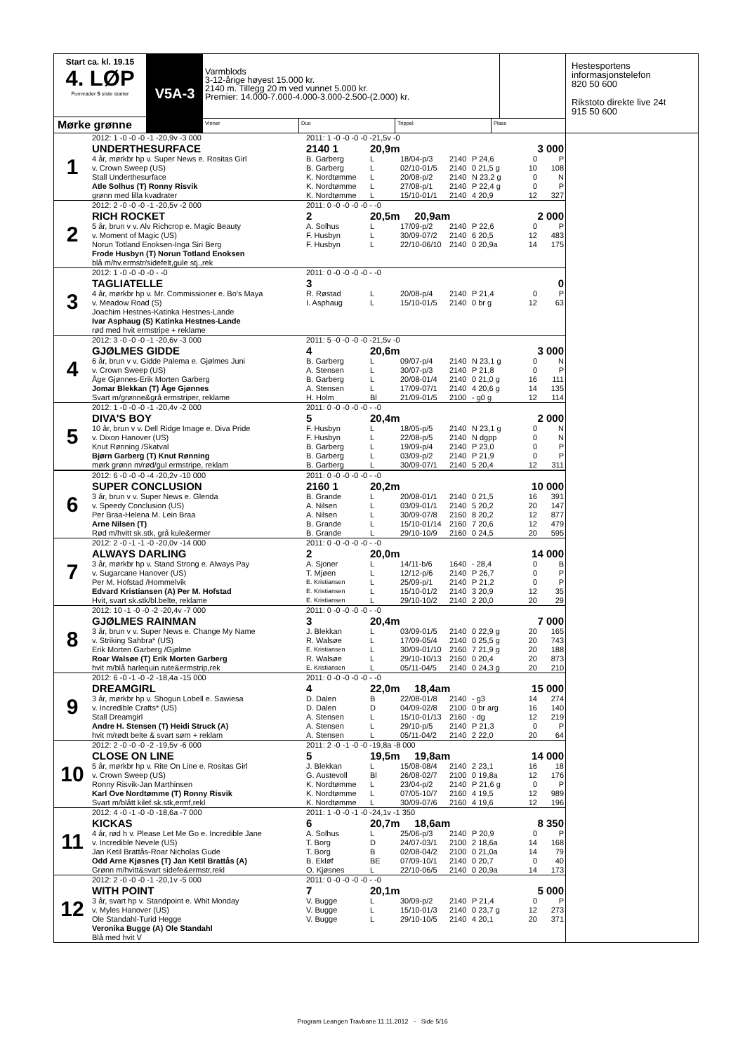Start ca. kl. 19.15
4. LØP
Formrader 5 siste starter
Mørke grønne
V5A-3
Varmblods
3-12-årige høyest 15.000 kr.
2140 m. Tillegg 20 m ved vunnet 5.000 kr.
Premier: 14.000-7.000-4.000-3.000-2.500-(2.000) kr.
Vinner Duo Trippel Plass
| 1 | 2012: 1 -0 -0 -0 -1 -20,9v -3 000 | 2011: 1 -0 -0 -0 -0 -21,5v -0 | | | | | | |
| | UNDERTHESURFACE | 2140 1 | 20,9m | | | | 3 000 | |
| | 4 år, mørkbr hp v. Super News e. Rositas Girl | B. Garberg | L | 18/04-p/3 | 2140 | P 24,6 | 0 | P |
| | v. Crown Sweep (US) | B. Garberg | L | 02/10-01/5 | 2140 | 0 21,5 g | 10 | 108 |
| | Stall Underthesurface | K. Nordtømme | L | 20/08-p/2 | 2140 | N 23,2 g | 0 | N |
| | Atle Solhus (T) Ronny Risvik | K. Nordtømme | L | 27/08-p/1 | 2140 | P 22,4 g | 0 | P |
| | grønn med lilla kvadrater | K. Nordtømme | L | 15/10-01/1 | 2140 | 4 20,9 | 12 | 327 |
| | 2 | 2012: 2 -0 -0 -0 -1 -20,5v -2 000 | 2011: 0 -0 -0 -0 -0 - -0 | | | | | |
| RICH ROCKET | | 2 | 20,5m 20,9am | | | | 2 000 | |
| 5 år, brun v v. Alv Richcrop e. Magic Beauty | | A. Solhus | L | 17/09-p/2 | 2140 | P 22,6 | 0 | P |
| v. Moment of Magic (US) | | F. Husbyn | L | 30/09-07/2 | 2140 | 6 20,5 | 12 | 483 |
| Norun Totland Enoksen-Inga Siri Berg | | F. Husbyn | L | 22/10-06/10 | 2140 | 0 20,9a | 14 | 175 |
| Frode Husbyn (T) Norun Totland Enoksen | | | | | | | | |
| blå m/hv.ermstr/sidefelt,gule stj.,rek | | | | | | | | |
| 3 | | 2012: 1 -0 -0 -0 -0 - -0 | 2011: 0 -0 -0 -0 -0 - -0 | | | | | |
| | TAGLIATELLE | 3 | | | | | 0 | |
| | 4 år, mørkbr hp v. Mr. Commissioner e. Bo's Maya | R. Røstad | L | 20/08-p/4 | 2140 | P 21,4 | 0 | P |
| | v. Meadow Road (S) | I. Asphaug | L | 15/10-01/5 | 2140 | 0 br g | 12 | 63 |
| | Joachim Hestnes-Katinka Hestnes-Lande | | | | | | | |
| | Ivar Asphaug (S) Katinka Hestnes-Lande | | | | | | | |
| | rød med hvit ermstripe + reklame | | | | | | | |
| | 4 | 2012: 3 -0 -0 -0 -1 -20,6v -3 000 | 2011: 5 -0 -0 -0 -0 -21,5v -0 | | | | | |
| GJØLMES GIDDE | | 4 | 20,6m | | | | 3 000 | |
| 6 år, brun v v. Gidde Palema e. Gjølmes Juni | | B. Garberg | L | 09/07-p/4 | 2140 | N 23,1 g | 0 | N |
| v. Crown Sweep (US) | | A. Stensen | L | 30/07-p/3 | 2140 | P 21,8 | 0 | P |
| Åge Gjønnes-Erik Morten Garberg | | B. Garberg | L | 20/08-01/4 | 2140 | 0 21,0 g | 16 | 111 |
| Jomar Blekkan (T) Åge Gjønnes | | A. Stensen | L | 17/09-07/1 | 2140 | 4 20,6 g | 14 | 135 |
| Svart m/grønne&grå ermstriper, reklame | | H. Holm | Bl | 21/09-01/5 | 2100 | - g0 g | 12 | 114 |
| 5 | | 2012: 1 -0 -0 -0 -1 -20,4v -2 000 | 2011: 0 -0 -0 -0 -0 - -0 | | | | | |
| | DIVA'S BOY | 5 | 20,4m | | | | 2 000 | |
| | 10 år, brun v v. Dell Ridge Image e. Diva Pride | F. Husbyn | L | 18/05-p/5 | 2140 | N 23,1 g | 0 | N |
| | v. Dixon Hanover (US) | F. Husbyn | L | 22/08-p/5 | 2140 | N dgpp | 0 | N |
| | Knut Rønning /Skatval | B. Garberg | L | 19/09-p/4 | 2140 | P 23,0 | 0 | P |
| | Bjørn Garberg (T) Knut Rønning | B. Garberg | L | 03/09-p/2 | 2140 | P 21,9 | 0 | P |
| | mørk grønn m/rød/gul ermstripe, reklam | B. Garberg | L | 30/09-07/1 | 2140 | 5 20,4 | 12 | 311 |
| | 6 | 2012: 6 -0 -0 -0 -4 -20,2v -10 000 | 2011: 0 -0 -0 -0 -0 - -0 | | | | | |
| SUPER CONCLUSION | | 2160 1 | 20,2m | | | | 10 000 | |
| 3 år, brun v v. Super News e. Glenda | | B. Grande | L | 20/08-01/1 | 2140 | 0 21,5 | 16 | 391 |
| v. Speedy Conclusion (US) | | A. Nilsen | L | 03/09-01/1 | 2140 | 5 20,2 | 20 | 147 |
| Per Braa-Helena M. Lein Braa | | A. Nilsen | L | 30/09-07/8 | 2160 | 8 20,2 | 12 | 877 |
| Arne Nilsen (T) | | B. Grande | L | 15/10-01/14 | 2160 | 7 20,6 | 12 | 479 |
| Rød m/hvitt sk.stk, grå kule&ermer | | B. Grande | L | 29/10-10/9 | 2160 | 0 24,5 | 20 | 595 |
| 7 | | 2012: 2 -0 -1 -1 -0 -20,0v -14 000 | 2011: 0 -0 -0 -0 -0 - -0 | | | | | |
| | ALWAYS DARLING | 2 | 20,0m | | | | 14 000 | |
| | 3 år, mørkbr hp v. Stand Strong e. Always Pay | A. Sjoner | L | 14/11-b/6 | 1640 | - 28,4 | 0 | B |
| | v. Sugarcane Hanover (US) | T. Mjøen | L | 12/12-p/6 | 2140 | P 26,7 | 0 | P |
| | Per M. Hofstad /Hommelvik | E. Kristiansen | L | 25/09-p/1 | 2140 | P 21,2 | 0 | P |
| | Edvard Kristiansen (A) Per M. Hofstad | E. Kristiansen | L | 15/10-01/2 | 2140 | 3 20,9 | 12 | 35 |
| | Hvit, svart sk.stk/bl.belte, reklame | E. Kristiansen | L | 29/10-10/2 | 2140 | 2 20,0 | 20 | 29 |
| | 8 | 2012: 10 -1 -0 -0 -2 -20,4v -7 000 | 2011: 0 -0 -0 -0 -0 - -0 | | | | | |
| GJØLMES RAINMAN | | 3 | 20,4m | | | | 7 000 | |
| 3 år, brun v v. Super News e. Change My Name | | J. Blekkan | L | 03/09-01/5 | 2140 | 0 22,9 g | 20 | 165 |
| v. Striking Sahbra* (US) | | R. Walsøe | L | 17/09-05/4 | 2140 | 0 25,5 g | 20 | 743 |
| Erik Morten Garberg /Gjølme | | E. Kristiansen | L | 30/09-01/10 | 2160 | 7 21,9 g | 20 | 188 |
| Roar Walsøe (T) Erik Morten Garberg | | R. Walsøe | L | 29/10-10/13 | 2160 | 0 20,4 | 20 | 873 |
| hvit m/blå harlequin rute&ermstrip,rek | | E. Kristiansen | L | 05/11-04/5 | 2140 | 0 24,3 g | 20 | 210 |
| 9 | | 2012: 6 -0 -1 -0 -2 -18,4a -15 000 | 2011: 0 -0 -0 -0 -0 - -0 | | | | | |
| | DREAMGIRL | 4 | 22,0m 18,4am | | | | 15 000 | |
| | 3 år, mørkbr hp v. Shogun Lobell e. Sawiesa | D. Dalen | B | 22/08-01/8 | 2140 | - g3 | 14 | 274 |
| | v. Incredible Crafts* (US) | D. Dalen | D | 04/09-02/8 | 2100 | 0 br arg | 16 | 140 |
| | Stall Dreamgirl | A. Stensen | L | 15/10-01/13 | 2160 | - dg | 12 | 219 |
| | Andre H. Stensen (T) Heidi Struck (A) | A. Stensen | L | 29/10-p/5 | 2140 | P 21,3 | 0 | P |
| | hvit m/rødt belte & svart søm + reklam | A. Stensen | L | 05/11-04/2 | 2140 | 2 22,0 | 20 | 64 |
| | 10 | 2012: 2 -0 -0 -0 -2 -19,5v -6 000 | 2011: 2 -0 -1 -0 -0 -19,8a -8 000 | | | | | |
| CLOSE ON LINE | | 5 | 19,5m 19,8am | | | | 14 000 | |
| 5 år, mørkbr hp v. Rite On Line e. Rositas Girl | | J. Blekkan | L | 15/08-08/4 | 2140 | 2 23,1 | 16 | 18 |
| v. Crown Sweep (US) | | G. Austevoll | Bl | 26/08-02/7 | 2100 | 0 19,8a | 12 | 176 |
| Ronny Risvik-Jan Marthinsen | | K. Nordtømme | L | 23/04-p/2 | 2140 | P 21,6 g | 0 | P |
| Karl Ove Nordtømme (T) Ronny Risvik | | K. Nordtømme | L | 07/05-10/7 | 2160 | 4 19,5 | 12 | 989 |
| Svart m/blått kilef.sk.stk,ermf,rekl | | K. Nordtømme | L | 30/09-07/6 | 2160 | 4 19,6 | 12 | 196 |
| 11 | | 2012: 4 -0 -1 -0 -0 -18,6a -7 000 | 2011: 1 -0 -0 -1 -0 -24,1v -1 350 | | | | | |
| | KICKAS | 6 | 20,7m 18,6am | | | | 8 350 | |
| | 4 år, rød h v. Please Let Me Go e. Incredible Jane | A. Solhus | L | 25/06-p/3 | 2140 | P 20,9 | 0 | P |
| | v. Incredible Nevele (US) | T. Borg | D | 24/07-03/1 | 2100 | 2 18,6a | 14 | 168 |
| | Jan Ketil Brattås-Roar Nicholas Gude | T. Borg | B | 02/08-04/2 | 2100 | 0 21,0a | 14 | 79 |
| | Odd Arne Kjøsnes (T) Jan Ketil Brattås (A) | B. Ekløf | BE | 07/09-10/1 | 2140 | 0 20,7 | 0 | 40 |
| | Grønn m/hvitt&svart sidefe&ermstr,rekl | O. Kjøsnes | L | 22/10-06/5 | 2140 | 0 20,9a | 14 | 173 |
| | 12 | 2012: 2 -0 -0 -0 -1 -20,1v -5 000 | 2011: 0 -0 -0 -0 -0 - -0 | | | | | |
| WITH POINT | | 7 | 20,1m | | | | 5 000 | |
| 3 år, svart hp v. Standpoint e. Whit Monday | | V. Bugge | L | 30/09-p/2 | 2140 | P 21,4 | 0 | P |
| v. Myles Hanover (US) | | V. Bugge | L | 15/10-01/3 | 2140 | 0 23,7 g | 12 | 273 |
| Ole Standahl-Turid Hegge | | V. Bugge | L | 29/10-10/5 | 2140 | 4 20,1 | 20 | 371 |
| Veronika Bugge (A) Ole Standahl | | | | | | | | |
| Blå med hvit V | | | | | | | | |
Hestesportens
informasjonstelefon
820 50 600
Rikstoto direkte live 24t
915 50 600
Program Leangen Travbane 11.11.2012 - Side 5/16